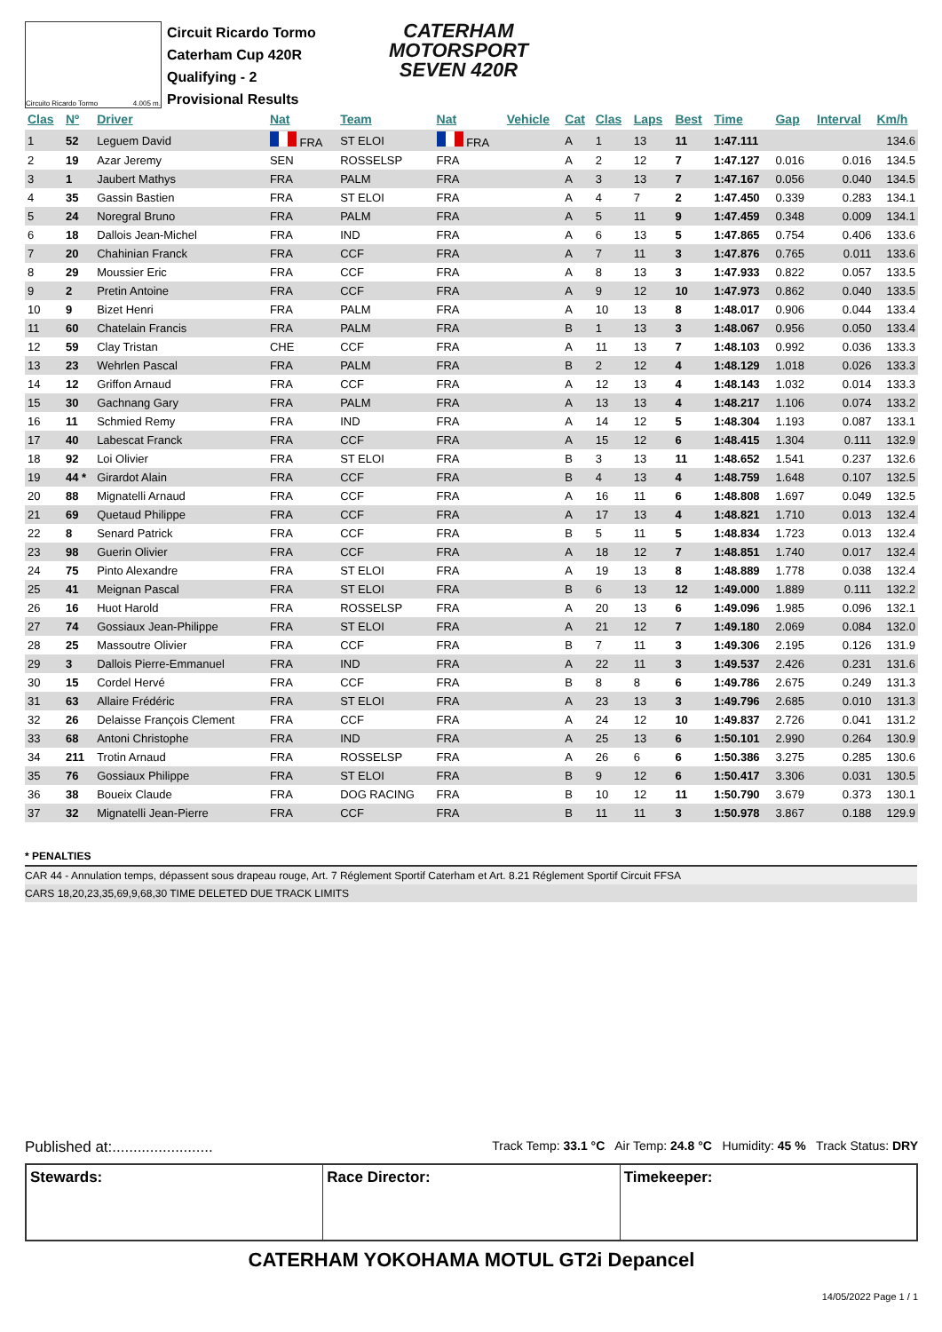Circuito Ricardo Tormo 4.005 m.
Circuit Ricardo Tormo
Caterham Cup 420R
Qualifying - 2
Provisional Results
CATERHAM
MOTORSPORT
SEVEN 420R
| Clas | Nº | Driver | Nat | Team | Nat | Vehicle | Cat | Clas | Laps | Best | Time | Gap | Interval | Km/h |
| --- | --- | --- | --- | --- | --- | --- | --- | --- | --- | --- | --- | --- | --- | --- |
| 1 | 52 | Leguem David | FRA | ST ELOI | FRA | | A | 1 | 13 | 11 | 1:47.111 | | | 134.6 |
| 2 | 19 | Azar Jeremy | SEN | ROSSELSP | FRA | | A | 2 | 12 | 7 | 1:47.127 | 0.016 | 0.016 | 134.5 |
| 3 | 1 | Jaubert Mathys | FRA | PALM | FRA | | A | 3 | 13 | 7 | 1:47.167 | 0.056 | 0.040 | 134.5 |
| 4 | 35 | Gassin Bastien | FRA | ST ELOI | FRA | | A | 4 | 7 | 2 | 1:47.450 | 0.339 | 0.283 | 134.1 |
| 5 | 24 | Noregral Bruno | FRA | PALM | FRA | | A | 5 | 11 | 9 | 1:47.459 | 0.348 | 0.009 | 134.1 |
| 6 | 18 | Dallois Jean-Michel | FRA | IND | FRA | | A | 6 | 13 | 5 | 1:47.865 | 0.754 | 0.406 | 133.6 |
| 7 | 20 | Chahinian Franck | FRA | CCF | FRA | | A | 7 | 11 | 3 | 1:47.876 | 0.765 | 0.011 | 133.6 |
| 8 | 29 | Moussier Eric | FRA | CCF | FRA | | A | 8 | 13 | 3 | 1:47.933 | 0.822 | 0.057 | 133.5 |
| 9 | 2 | Pretin Antoine | FRA | CCF | FRA | | A | 9 | 12 | 10 | 1:47.973 | 0.862 | 0.040 | 133.5 |
| 10 | 9 | Bizet Henri | FRA | PALM | FRA | | A | 10 | 13 | 8 | 1:48.017 | 0.906 | 0.044 | 133.4 |
| 11 | 60 | Chatelain Francis | FRA | PALM | FRA | | B | 1 | 13 | 3 | 1:48.067 | 0.956 | 0.050 | 133.4 |
| 12 | 59 | Clay Tristan | CHE | CCF | FRA | | A | 11 | 13 | 7 | 1:48.103 | 0.992 | 0.036 | 133.3 |
| 13 | 23 | Wehrlen Pascal | FRA | PALM | FRA | | B | 2 | 12 | 4 | 1:48.129 | 1.018 | 0.026 | 133.3 |
| 14 | 12 | Griffon Arnaud | FRA | CCF | FRA | | A | 12 | 13 | 4 | 1:48.143 | 1.032 | 0.014 | 133.3 |
| 15 | 30 | Gachnang Gary | FRA | PALM | FRA | | A | 13 | 13 | 4 | 1:48.217 | 1.106 | 0.074 | 133.2 |
| 16 | 11 | Schmied Remy | FRA | IND | FRA | | A | 14 | 12 | 5 | 1:48.304 | 1.193 | 0.087 | 133.1 |
| 17 | 40 | Labescat Franck | FRA | CCF | FRA | | A | 15 | 12 | 6 | 1:48.415 | 1.304 | 0.111 | 132.9 |
| 18 | 92 | Loi Olivier | FRA | ST ELOI | FRA | | B | 3 | 13 | 11 | 1:48.652 | 1.541 | 0.237 | 132.6 |
| 19 | 44 * | Girardot Alain | FRA | CCF | FRA | | B | 4 | 13 | 4 | 1:48.759 | 1.648 | 0.107 | 132.5 |
| 20 | 88 | Mignatelli Arnaud | FRA | CCF | FRA | | A | 16 | 11 | 6 | 1:48.808 | 1.697 | 0.049 | 132.5 |
| 21 | 69 | Quetaud Philippe | FRA | CCF | FRA | | A | 17 | 13 | 4 | 1:48.821 | 1.710 | 0.013 | 132.4 |
| 22 | 8 | Senard Patrick | FRA | CCF | FRA | | B | 5 | 11 | 5 | 1:48.834 | 1.723 | 0.013 | 132.4 |
| 23 | 98 | Guerin Olivier | FRA | CCF | FRA | | A | 18 | 12 | 7 | 1:48.851 | 1.740 | 0.017 | 132.4 |
| 24 | 75 | Pinto Alexandre | FRA | ST ELOI | FRA | | A | 19 | 13 | 8 | 1:48.889 | 1.778 | 0.038 | 132.4 |
| 25 | 41 | Meignan Pascal | FRA | ST ELOI | FRA | | B | 6 | 13 | 12 | 1:49.000 | 1.889 | 0.111 | 132.2 |
| 26 | 16 | Huot Harold | FRA | ROSSELSP | FRA | | A | 20 | 13 | 6 | 1:49.096 | 1.985 | 0.096 | 132.1 |
| 27 | 74 | Gossiaux Jean-Philippe | FRA | ST ELOI | FRA | | A | 21 | 12 | 7 | 1:49.180 | 2.069 | 0.084 | 132.0 |
| 28 | 25 | Massoutre Olivier | FRA | CCF | FRA | | B | 7 | 11 | 3 | 1:49.306 | 2.195 | 0.126 | 131.9 |
| 29 | 3 | Dallois Pierre-Emmanuel | FRA | IND | FRA | | A | 22 | 11 | 3 | 1:49.537 | 2.426 | 0.231 | 131.6 |
| 30 | 15 | Cordel Hervé | FRA | CCF | FRA | | B | 8 | 8 | 6 | 1:49.786 | 2.675 | 0.249 | 131.3 |
| 31 | 63 | Allaire Frédéric | FRA | ST ELOI | FRA | | A | 23 | 13 | 3 | 1:49.796 | 2.685 | 0.010 | 131.3 |
| 32 | 26 | Delaisse François Clement | FRA | CCF | FRA | | A | 24 | 12 | 10 | 1:49.837 | 2.726 | 0.041 | 131.2 |
| 33 | 68 | Antoni Christophe | FRA | IND | FRA | | A | 25 | 13 | 6 | 1:50.101 | 2.990 | 0.264 | 130.9 |
| 34 | 211 | Trotin Arnaud | FRA | ROSSELSP | FRA | | A | 26 | 6 | 6 | 1:50.386 | 3.275 | 0.285 | 130.6 |
| 35 | 76 | Gossiaux Philippe | FRA | ST ELOI | FRA | | B | 9 | 12 | 6 | 1:50.417 | 3.306 | 0.031 | 130.5 |
| 36 | 38 | Boueix Claude | FRA | DOG RACING | FRA | | B | 10 | 12 | 11 | 1:50.790 | 3.679 | 0.373 | 130.1 |
| 37 | 32 | Mignatelli Jean-Pierre | FRA | CCF | FRA | | B | 11 | 11 | 3 | 1:50.978 | 3.867 | 0.188 | 129.9 |
* PENALTIES
CAR 44 - Annulation temps, dépassent sous drapeau rouge, Art. 7 Réglement Sportif Caterham et Art. 8.21 Réglement Sportif Circuit FFSA
CARS 18,20,23,35,69,9,68,30 TIME DELETED DUE TRACK LIMITS
Published at:........................ Track Temp: 33.1 °C Air Temp: 24.8 °C Humidity: 45 % Track Status: DRY
Stewards: Race Director: Timekeeper:
CATERHAM YOKOHAMA MOTUL GT2i Depancel
14/05/2022 Page 1 / 1